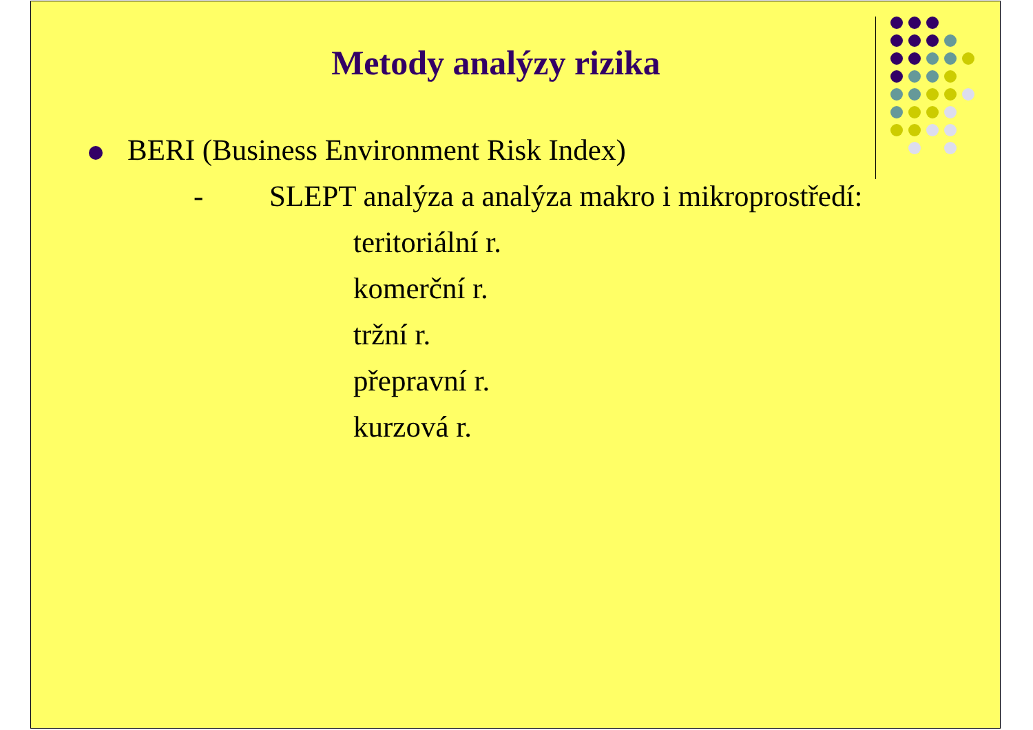Metody analýzy rizika
BERI (Business Environment Risk Index)
- SLEPT analýza a analýza makro i mikroprostředí:
teritoriální r.
komerční r.
tržní r.
přepravní r.
kurzová r.